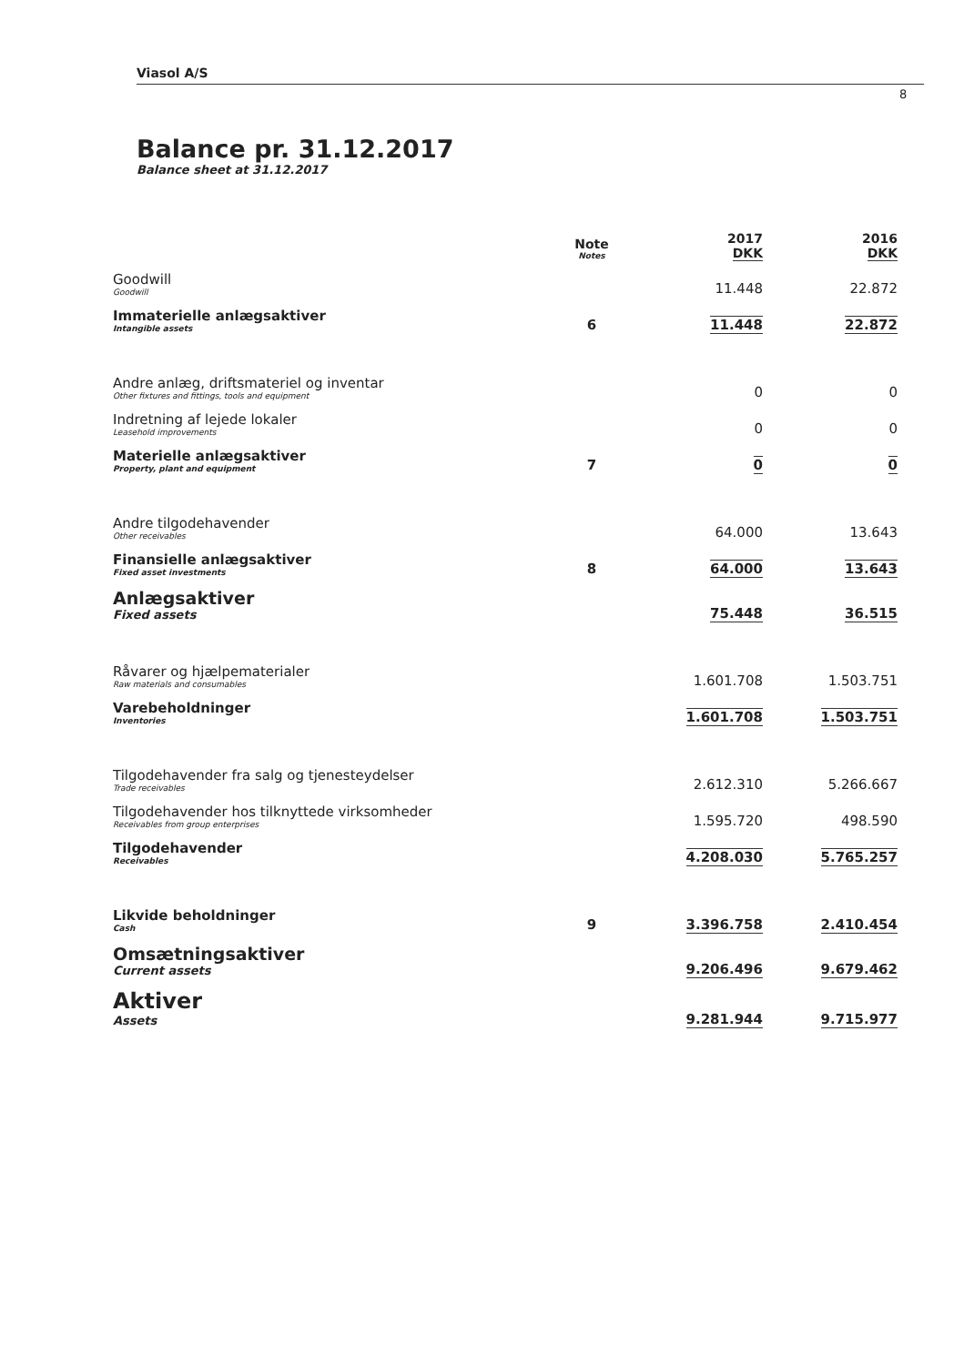Viasol A/S
8
Balance pr. 31.12.2017
Balance sheet at 31.12.2017
| | Note Notes | 2017 DKK | 2016 DKK |
| --- | --- | --- | --- |
| Goodwill Goodwill | | 11.448 | 22.872 |
| Immaterielle anlægsaktiver Intangible assets | 6 | 11.448 | 22.872 |
| Andre anlæg, driftsmateriel og inventar Other fixtures and fittings, tools and equipment | | 0 | 0 |
| Indretning af lejede lokaler Leasehold improvements | | 0 | 0 |
| Materielle anlægsaktiver Property, plant and equipment | 7 | 0 | 0 |
| Andre tilgodehavender Other receivables | | 64.000 | 13.643 |
| Finansielle anlægsaktiver Fixed asset investments | 8 | 64.000 | 13.643 |
| Anlægsaktiver Fixed assets | | 75.448 | 36.515 |
| Råvarer og hjælpematerialer Raw materials and consumables | | 1.601.708 | 1.503.751 |
| Varebeholdninger Inventories | | 1.601.708 | 1.503.751 |
| Tilgodehavender fra salg og tjenesteydelser Trade receivables | | 2.612.310 | 5.266.667 |
| Tilgodehavender hos tilknyttede virksomheder Receivables from group enterprises | | 1.595.720 | 498.590 |
| Tilgodehavender Receivables | | 4.208.030 | 5.765.257 |
| Likvide beholdninger Cash | 9 | 3.396.758 | 2.410.454 |
| Omsætningsaktiver Current assets | | 9.206.496 | 9.679.462 |
| Aktiver Assets | | 9.281.944 | 9.715.977 |